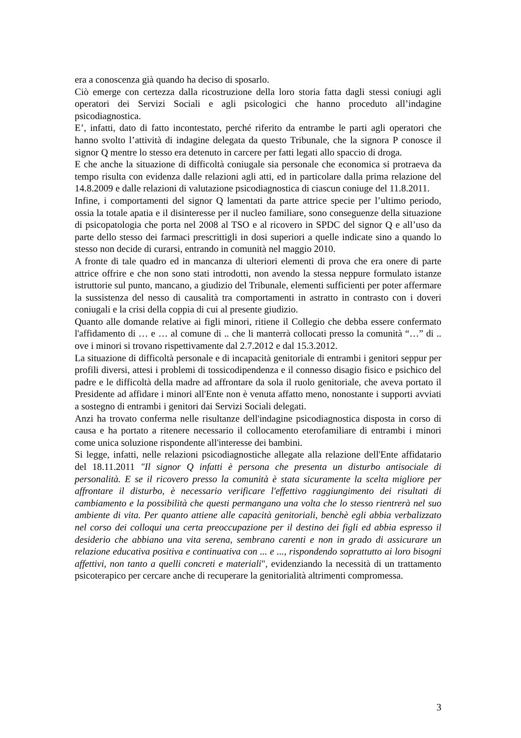era a conoscenza già quando ha deciso di sposarlo.
Ciò emerge con certezza dalla ricostruzione della loro storia fatta dagli stessi coniugi agli operatori dei Servizi Sociali e agli psicologici che hanno proceduto all’indagine psicodiagnostica.
E’, infatti, dato di fatto incontestato, perché riferito da entrambe le parti agli operatori che hanno svolto l’attività di indagine delegata da questo Tribunale, che la signora P conosce il signor Q mentre lo stesso era detenuto in carcere per fatti legati allo spaccio di droga.
E che anche la situazione di difficoltà coniugale sia personale che economica si protraeva da tempo risulta con evidenza dalle relazioni agli atti, ed in particolare dalla prima relazione del 14.8.2009 e dalle relazioni di valutazione psicodiagnostica di ciascun coniuge del 11.8.2011.
Infine, i comportamenti del signor Q lamentati da parte attrice specie per l’ultimo periodo, ossia la totale apatia e il disinteresse per il nucleo familiare, sono conseguenze della situazione di psicopatologia che porta nel 2008 al TSO e al ricovero in SPDC del signor Q e all’uso da parte dello stesso dei farmaci prescrittigli in dosi superiori a quelle indicate sino a quando lo stesso non decide di curarsi, entrando in comunità nel maggio 2010.
A fronte di tale quadro ed in mancanza di ulteriori elementi di prova che era onere di parte attrice offrire e che non sono stati introdotti, non avendo la stessa neppure formulato istanze istruttorie sul punto, mancano, a giudizio del Tribunale, elementi sufficienti per poter affermare la sussistenza del nesso di causalità tra comportamenti in astratto in contrasto con i doveri coniugali e la crisi della coppia di cui al presente giudizio.
Quanto alle domande relative ai figli minori, ritiene il Collegio che debba essere confermato l'affidamento di … e … al comune di .. che li manterrà collocati presso la comunità “…” di .. ove i minori si trovano rispettivamente dal 2.7.2012 e dal 15.3.2012.
La situazione di difficoltà personale e di incapacità genitoriale di entrambi i genitori seppur per profili diversi, attesi i problemi di tossicodipendenza e il connesso disagio fisico e psichico del padre e le difficoltà della madre ad affrontare da sola il ruolo genitoriale, che aveva portato il Presidente ad affidare i minori all'Ente non è venuta affatto meno, nonostante i supporti avviati a sostegno di entrambi i genitori dai Servizi Sociali delegati.
Anzi ha trovato conferma nelle risultanze dell'indagine psicodiagnostica disposta in corso di causa e ha portato a ritenere necessario il collocamento eterofamiliare di entrambi i minori come unica soluzione rispondente all'interesse dei bambini.
Si legge, infatti, nelle relazioni psicodiagnostiche allegate alla relazione dell'Ente affidatario del 18.11.2011 "Il signor Q infatti è persona che presenta un disturbo antisociale di personalità. E se il ricovero presso la comunità è stata sicuramente la scelta migliore per affrontare il disturbo, è necessario verificare l'effettivo raggiungimento dei risultati di cambiamento e la possibilità che questi permangano una volta che lo stesso rientrerà nel suo ambiente di vita. Per quanto attiene alle capacità genitoriali, benchè egli abbia verbalizzato nel corso dei colloqui una certa preoccupazione per il destino dei figli ed abbia espresso il desiderio che abbiano una vita serena, sembrano carenti e non in grado di assicurare un relazione educativa positiva e continuativa con ... e ..., rispondendo soprattutto ai loro bisogni affettivi, non tanto a quelli concreti e materiali", evidenziando la necessità di un trattamento psicoterapico per cercare anche di recuperare la genitorialità altrimenti compromessa.
3